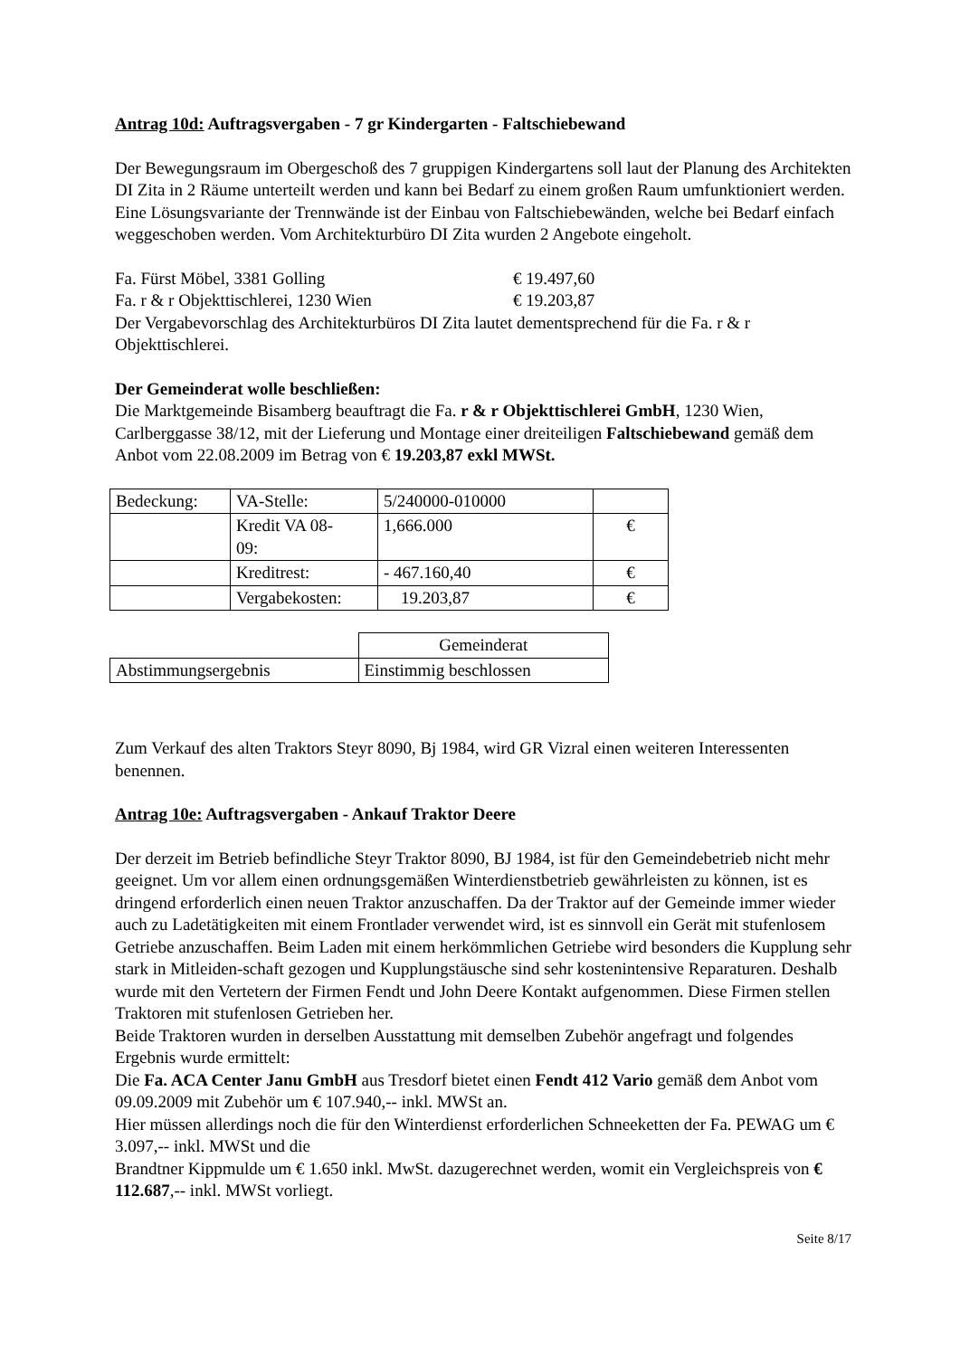Antrag 10d: Auftragsvergaben - 7 gr Kindergarten - Faltschiebewand
Der Bewegungsraum im Obergeschoß des 7 gruppigen Kindergartens soll laut der Planung des Architekten DI Zita in 2 Räume unterteilt werden und kann bei Bedarf zu einem großen Raum umfunktioniert werden. Eine Lösungsvariante der Trennwände ist der Einbau von Faltschiebewänden, welche bei Bedarf einfach weggeschoben werden. Vom Architekturbüro DI Zita wurden 2 Angebote eingeholt.
Fa. Fürst Möbel, 3381 Golling € 19.497,60
Fa. r & r Objekttischlerei, 1230 Wien € 19.203,87
Der Vergabevorschlag des Architekturbüros DI Zita lautet dementsprechend für die Fa. r & r Objekttischlerei.
Der Gemeinderat wolle beschließen:
Die Marktgemeinde Bisamberg beauftragt die Fa. r & r Objekttischlerei GmbH, 1230 Wien, Carlberggasse 38/12, mit der Lieferung und Montage einer dreiteiligen Faltschiebewand gemäß dem Anbot vom 22.08.2009 im Betrag von € 19.203,87 exkl MWSt.
| Bedeckung: | VA-Stelle: | 5/240000-010000 | |
| | Kredit VA 08- 09: | 1,666.000 | € |
| | Kreditrest: | - 467.160,40 | € |
| | Vergabekosten: | 19.203,87 | € |
| | Gemeinderat |
| Abstimmungsergebnis | Einstimmig beschlossen |
Zum Verkauf des alten Traktors Steyr 8090, Bj 1984, wird GR Vizral einen weiteren Interessenten benennen.
Antrag 10e: Auftragsvergaben - Ankauf Traktor Deere
Der derzeit im Betrieb befindliche Steyr Traktor 8090, BJ 1984, ist für den Gemeindebetrieb nicht mehr geeignet. Um vor allem einen ordnungsgemäßen Winterdienstbetrieb gewährleisten zu können, ist es dringend erforderlich einen neuen Traktor anzuschaffen. Da der Traktor auf der Gemeinde immer wieder auch zu Ladetätigkeiten mit einem Frontlader verwendet wird, ist es sinnvoll ein Gerät mit stufenlosem Getriebe anzuschaffen. Beim Laden mit einem herkömmlichen Getriebe wird besonders die Kupplung sehr stark in Mitleiden-schaft gezogen und Kupplungstäusche sind sehr kostenintensive Reparaturen. Deshalb wurde mit den Vertetern der Firmen Fendt und John Deere Kontakt aufgenommen. Diese Firmen stellen Traktoren mit stufenlosen Getrieben her.
Beide Traktoren wurden in derselben Ausstattung mit demselben Zubehör angefragt und folgendes Ergebnis wurde ermittelt:
Die Fa. ACA Center Janu GmbH aus Tresdorf bietet einen Fendt 412 Vario gemäß dem Anbot vom 09.09.2009 mit Zubehör um € 107.940,-- inkl. MWSt an.
Hier müssen allerdings noch die für den Winterdienst erforderlichen Schneeketten der Fa. PEWAG um € 3.097,-- inkl. MWSt und die
Brandtner Kippmulde um € 1.650 inkl. MwSt. dazugerechnet werden, womit ein Vergleichspreis von € 112.687,-- inkl. MWSt vorliegt.
Seite 8/17